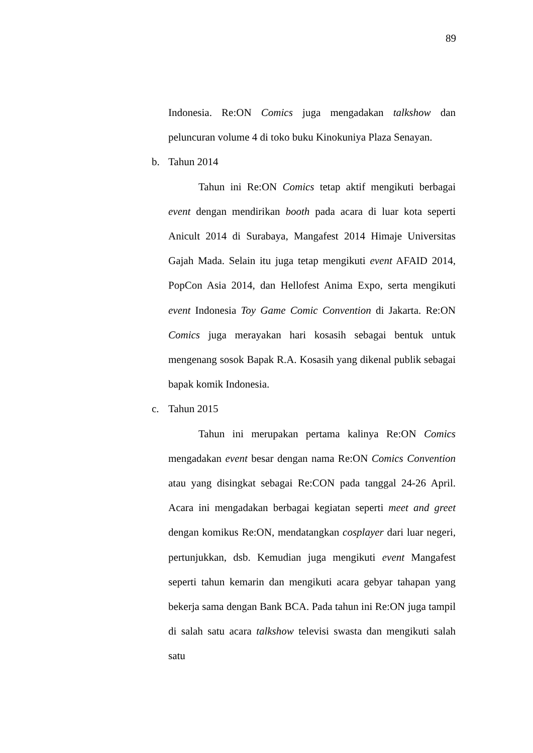89
Indonesia. Re:ON Comics juga mengadakan talkshow dan peluncuran volume 4 di toko buku Kinokuniya Plaza Senayan.
b. Tahun 2014
Tahun ini Re:ON Comics tetap aktif mengikuti berbagai event dengan mendirikan booth pada acara di luar kota seperti Anicult 2014 di Surabaya, Mangafest 2014 Himaje Universitas Gajah Mada. Selain itu juga tetap mengikuti event AFAID 2014, PopCon Asia 2014, dan Hellofest Anima Expo, serta mengikuti event Indonesia Toy Game Comic Convention di Jakarta. Re:ON Comics juga merayakan hari kosasih sebagai bentuk untuk mengenang sosok Bapak R.A. Kosasih yang dikenal publik sebagai bapak komik Indonesia.
c. Tahun 2015
Tahun ini merupakan pertama kalinya Re:ON Comics mengadakan event besar dengan nama Re:ON Comics Convention atau yang disingkat sebagai Re:CON pada tanggal 24-26 April. Acara ini mengadakan berbagai kegiatan seperti meet and greet dengan komikus Re:ON, mendatangkan cosplayer dari luar negeri, pertunjukkan, dsb. Kemudian juga mengikuti event Mangafest seperti tahun kemarin dan mengikuti acara gebyar tahapan yang bekerja sama dengan Bank BCA. Pada tahun ini Re:ON juga tampil di salah satu acara talkshow televisi swasta dan mengikuti salah satu